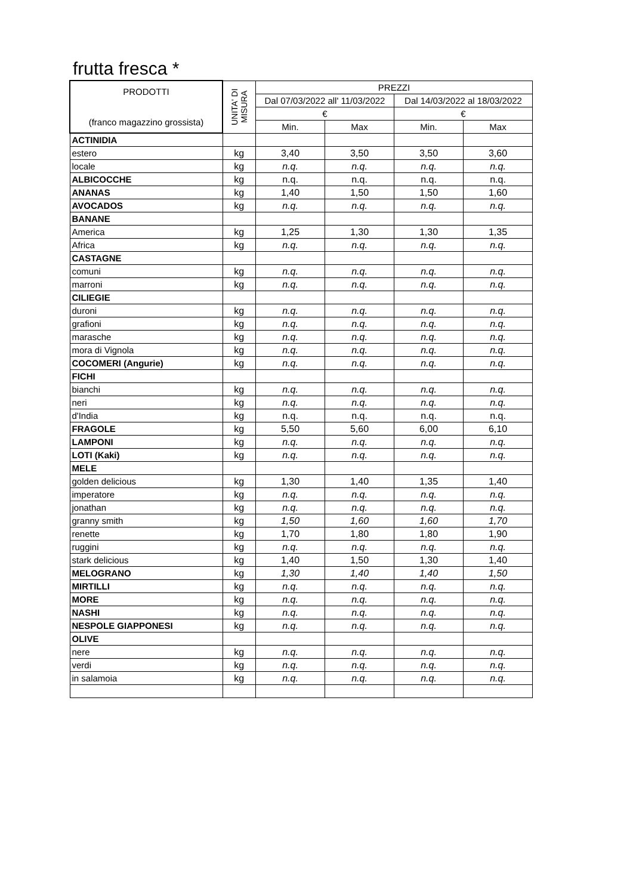frutta fresca *
| PRODOTTI (franco magazzino grossista) | UNITA' DI MISURA | PREZZI | | | |
| --- | --- | --- | --- | --- | --- |
| | | Dal 07/03/2022 all' 11/03/2022 | | Dal 14/03/2022 al 18/03/2022 | |
| | | € | | € | |
| | | Min. | Max | Min. | Max |
| ACTINIDIA | | | | | |
| estero | kg | 3,40 | 3,50 | 3,50 | 3,60 |
| locale | kg | n.q. | n.q. | n.q. | n.q. |
| ALBICOCCHE | kg | n.q. | n.q. | n.q. | n.q. |
| ANANAS | kg | 1,40 | 1,50 | 1,50 | 1,60 |
| AVOCADOS | kg | n.q. | n.q. | n.q. | n.q. |
| BANANE | | | | | |
| America | kg | 1,25 | 1,30 | 1,30 | 1,35 |
| Africa | kg | n.q. | n.q. | n.q. | n.q. |
| CASTAGNE | | | | | |
| comuni | kg | n.q. | n.q. | n.q. | n.q. |
| marroni | kg | n.q. | n.q. | n.q. | n.q. |
| CILIEGIE | | | | | |
| duroni | kg | n.q. | n.q. | n.q. | n.q. |
| grafioni | kg | n.q. | n.q. | n.q. | n.q. |
| marasche | kg | n.q. | n.q. | n.q. | n.q. |
| mora di Vignola | kg | n.q. | n.q. | n.q. | n.q. |
| COCOMERI (Angurie) | kg | n.q. | n.q. | n.q. | n.q. |
| FICHI | | | | | |
| bianchi | kg | n.q. | n.q. | n.q. | n.q. |
| neri | kg | n.q. | n.q. | n.q. | n.q. |
| d'India | kg | n.q. | n.q. | n.q. | n.q. |
| FRAGOLE | kg | 5,50 | 5,60 | 6,00 | 6,10 |
| LAMPONI | kg | n.q. | n.q. | n.q. | n.q. |
| LOTI (Kaki) | kg | n.q. | n.q. | n.q. | n.q. |
| MELE | | | | | |
| golden delicious | kg | 1,30 | 1,40 | 1,35 | 1,40 |
| imperatore | kg | n.q. | n.q. | n.q. | n.q. |
| jonathan | kg | n.q. | n.q. | n.q. | n.q. |
| granny smith | kg | 1,50 | 1,60 | 1,60 | 1,70 |
| renette | kg | 1,70 | 1,80 | 1,80 | 1,90 |
| ruggini | kg | n.q. | n.q. | n.q. | n.q. |
| stark delicious | kg | 1,40 | 1,50 | 1,30 | 1,40 |
| MELOGRANO | kg | 1,30 | 1,40 | 1,40 | 1,50 |
| MIRTILLI | kg | n.q. | n.q. | n.q. | n.q. |
| MORE | kg | n.q. | n.q. | n.q. | n.q. |
| NASHI | kg | n.q. | n.q. | n.q. | n.q. |
| NESPOLE GIAPPONESI | kg | n.q. | n.q. | n.q. | n.q. |
| OLIVE | | | | | |
| nere | kg | n.q. | n.q. | n.q. | n.q. |
| verdi | kg | n.q. | n.q. | n.q. | n.q. |
| in salamoia | kg | n.q. | n.q. | n.q. | n.q. |